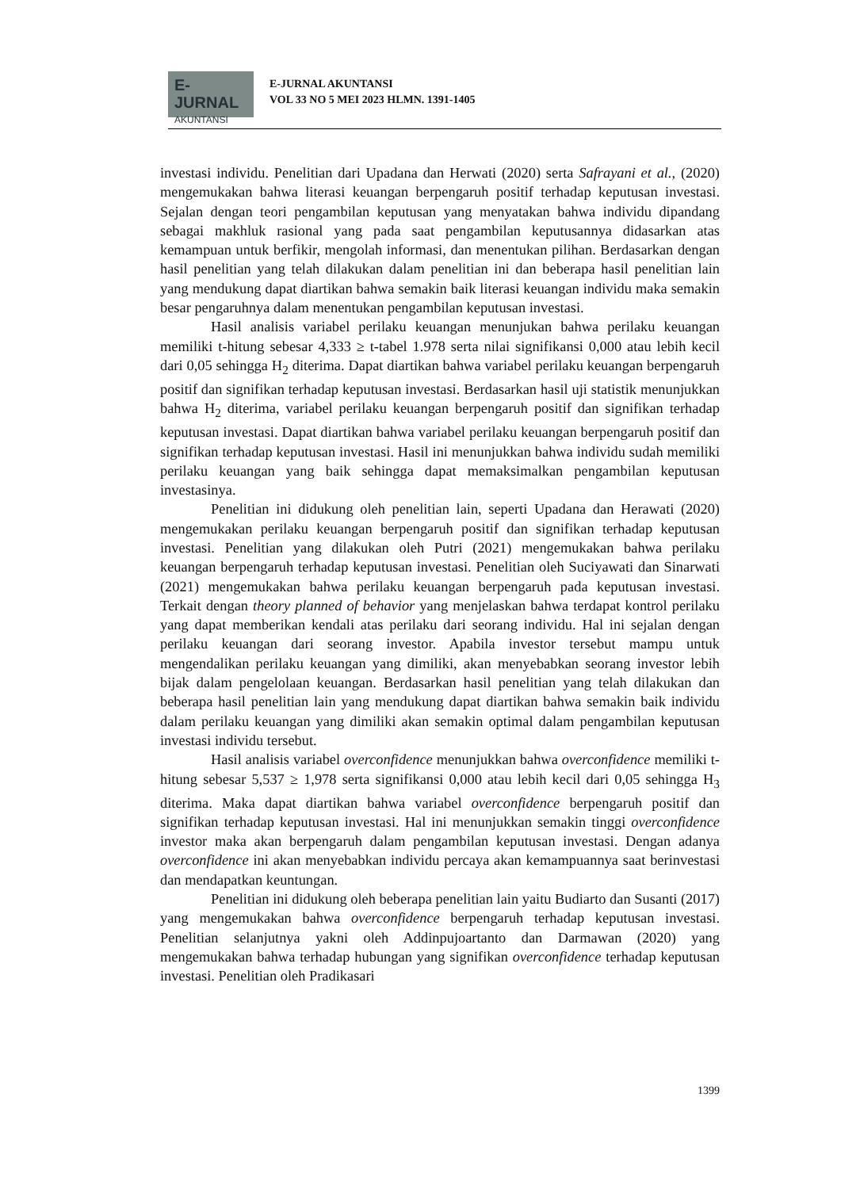E-JURNAL
AKUNTANSI
E-JURNAL AKUNTANSI
VOL 33 NO 5 MEI 2023 HLMN. 1391-1405
investasi individu. Penelitian dari Upadana dan Herwati (2020) serta Safrayani et al., (2020) mengemukakan bahwa literasi keuangan berpengaruh positif terhadap keputusan investasi. Sejalan dengan teori pengambilan keputusan yang menyatakan bahwa individu dipandang sebagai makhluk rasional yang pada saat pengambilan keputusannya didasarkan atas kemampuan untuk berfikir, mengolah informasi, dan menentukan pilihan. Berdasarkan dengan hasil penelitian yang telah dilakukan dalam penelitian ini dan beberapa hasil penelitian lain yang mendukung dapat diartikan bahwa semakin baik literasi keuangan individu maka semakin besar pengaruhnya dalam menentukan pengambilan keputusan investasi.
Hasil analisis variabel perilaku keuangan menunjukan bahwa perilaku keuangan memiliki t-hitung sebesar 4,333 ≥ t-tabel 1.978 serta nilai signifikansi 0,000 atau lebih kecil dari 0,05 sehingga H<sub>2</sub> diterima. Dapat diartikan bahwa variabel perilaku keuangan berpengaruh positif dan signifikan terhadap keputusan investasi. Berdasarkan hasil uji statistik menunjukkan bahwa H<sub>2</sub> diterima, variabel perilaku keuangan berpengaruh positif dan signifikan terhadap keputusan investasi. Dapat diartikan bahwa variabel perilaku keuangan berpengaruh positif dan signifikan terhadap keputusan investasi. Hasil ini menunjukkan bahwa individu sudah memiliki perilaku keuangan yang baik sehingga dapat memaksimalkan pengambilan keputusan investasinya.
Penelitian ini didukung oleh penelitian lain, seperti Upadana dan Herawati (2020) mengemukakan perilaku keuangan berpengaruh positif dan signifikan terhadap keputusan investasi. Penelitian yang dilakukan oleh Putri (2021) mengemukakan bahwa perilaku keuangan berpengaruh terhadap keputusan investasi. Penelitian oleh Suciyawati dan Sinarwati (2021) mengemukakan bahwa perilaku keuangan berpengaruh pada keputusan investasi. Terkait dengan theory planned of behavior yang menjelaskan bahwa terdapat kontrol perilaku yang dapat memberikan kendali atas perilaku dari seorang individu. Hal ini sejalan dengan perilaku keuangan dari seorang investor. Apabila investor tersebut mampu untuk mengendalikan perilaku keuangan yang dimiliki, akan menyebabkan seorang investor lebih bijak dalam pengelolaan keuangan. Berdasarkan hasil penelitian yang telah dilakukan dan beberapa hasil penelitian lain yang mendukung dapat diartikan bahwa semakin baik individu dalam perilaku keuangan yang dimiliki akan semakin optimal dalam pengambilan keputusan investasi individu tersebut.
Hasil analisis variabel overconfidence menunjukkan bahwa overconfidence memiliki t-hitung sebesar 5,537 ≥ 1,978 serta signifikansi 0,000 atau lebih kecil dari 0,05 sehingga H<sub>3</sub> diterima. Maka dapat diartikan bahwa variabel overconfidence berpengaruh positif dan signifikan terhadap keputusan investasi. Hal ini menunjukkan semakin tinggi overconfidence investor maka akan berpengaruh dalam pengambilan keputusan investasi. Dengan adanya overconfidence ini akan menyebabkan individu percaya akan kemampuannya saat berinvestasi dan mendapatkan keuntungan.
Penelitian ini didukung oleh beberapa penelitian lain yaitu Budiarto dan Susanti (2017) yang mengemukakan bahwa overconfidence berpengaruh terhadap keputusan investasi. Penelitian selanjutnya yakni oleh Addinpujoartanto dan Darmawan (2020) yang mengemukakan bahwa terhadap hubungan yang signifikan overconfidence terhadap keputusan investasi. Penelitian oleh Pradikasari
1399